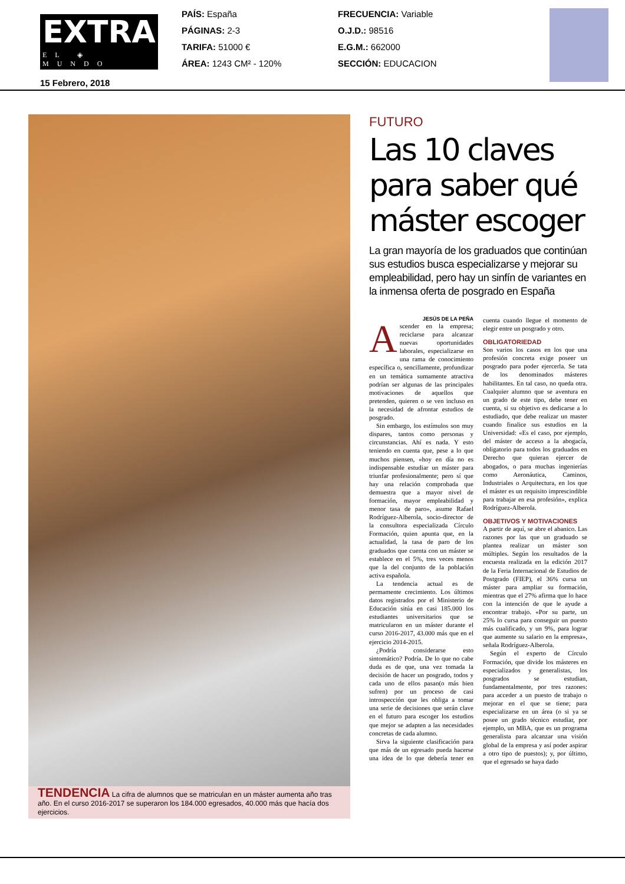EXTRA
EL ◈ MUNDO
15 Febrero, 2018
PAÍS: España
PÁGINAS: 2-3
TARIFA: 51000 €
ÁREA: 1243 CM² - 120%
FRECUENCIA: Variable
O.J.D.: 98516
E.G.M.: 662000
SECCIÓN: EDUCACION
TENDENCIA La cifra de alumnos que se matriculan en un máster aumenta año tras año. En el curso 2016-2017 se superaron los 184.000 egresados, 40.000 más que hacía dos ejercicios.
FUTURO
Las 10 claves para saber qué máster escoger
La gran mayoría de los graduados que continúan sus estudios busca especializarse y mejorar su empleabilidad, pero hay un sinfín de variantes en la inmensa oferta de posgrado en España
JESÚS DE LA PEÑA
Ascender en la empresa; reciclarse para alcanzar nuevas oportunidades laborales, especializarse en una rama de conocimiento específica o, sencillamente, profundizar en un temática sumamente atractiva podrían ser algunas de las principales motivaciones de aquellos que pretenden, quieren o se ven incluso en la necesidad de afrontar estudios de posgrado.
Sin embargo, los estímulos son muy dispares, tantos como personas y circunstancias. Ahí es nada. Y esto teniendo en cuenta que, pese a lo que muchos piensen, «hoy en día no es indispensable estudiar un máster para triunfar profesionalmente; pero sí que hay una relación comprobada que demuestra que a mayor nivel de formación, mayor empleabilidad y menor tasa de paro», asume Rafael Rodríguez-Alberola, socio-director de la consultora especializada Círculo Formación, quien apunta que, en la actualidad, la tasa de paro de los graduados que cuenta con un máster se establece en el 5%, tres veces menos que la del conjunto de la población activa española.
La tendencia actual es de permamente crecimiento. Los últimos datos registrados por el Ministerio de Educación sitúa en casi 185.000 los estudiantes universitarios que se matricularon en un máster durante el curso 2016-2017, 43.000 más que en el ejercicio 2014-2015.
¿Podría considerarse esto sintomático? Podría. De lo que no cabe duda es de que, una vez tomada la decisión de hacer un posgrado, todos y cada uno de ellos pasan(o más bien sufren) por un proceso de casi introspección que les obliga a tomar una serie de decisiones que serán clave en el futuro para escoger los estudios que mejor se adapten a las necesidades concretas de cada alumno.
Sirva la siguiente clasificación para que más de un egresado pueda hacerse una idea de lo que debería tener en cuenta cuando llegue el momento de elegir entre un posgrado y otro.
OBLIGATORIEDAD
Son varios los casos en los que una profesión concreta exige poseer un posgrado para poder ejercerla. Se tata de los denominados másteres habilitantes. En tal caso, no queda otra. Cualquier alumno que se aventura en un grado de este tipo, debe tener en cuenta, si su objetivo es dedicarse a lo estudiado, que debe realizar un master cuando finalice sus estudios en la Universidad: «Es el caso, por ejemplo, del máster de acceso a la abogacía, obligatorio para todos los graduados en Derecho que quieran ejercer de abogados, o para muchas ingenierías como Aeronáutica, Caminos, Industriales o Arquitectura, en los que el máster es un requisito imprescindible para trabajar en esa profesión», explica Rodríguez-Alberola.
OBJETIVOS Y MOTIVACIONES
A partir de aquí, se abre el abanico. Las razones por las que un graduado se plantea realizar un máster son múltiples. Según los resultados de la encuesta realizada en la edición 2017 de la Feria Internacional de Estudios de Postgrado (FIEP), el 36% cursa un máster para ampliar su formación, mientras que el 27% afirma que lo hace con la intención de que le ayude a encontrar trabajo. «Por su parte, un 25% lo cursa para conseguir un puesto más cualificado, y un 9%, para lograr que aumente su salario en la empresa», señala Rodríguez-Alberola.
Según el experto de Círculo Formación, que divide los másteres en especializados y generalistas, los posgrados se estudian, fundamentalmente, por tres razones: para acceder a un puesto de trabajo o mejorar en el que se tiene; para especializarse en un área (o si ya se posee un grado técnico estudiar, por ejemplo, un MBA, que es un programa generalista para alcanzar una visión global de la empresa y así poder aspirar a otro tipo de puestos); y, por último, que el egresado se haya dado